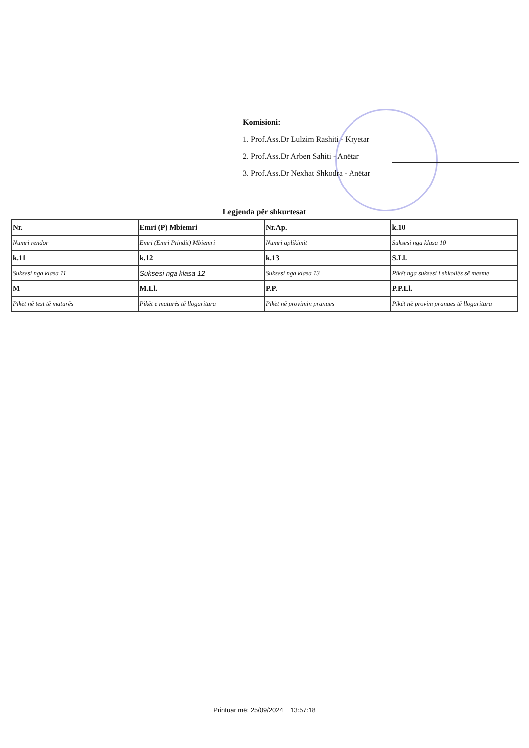Komisioni:
1. Prof.Ass.Dr Lulzim Rashiti - Kryetar
2. Prof.Ass.Dr Arben Sahiti - Anëtar
3. Prof.Ass.Dr Nexhat Shkodra - Anëtar
Legjenda për shkurtesat
| Nr. | Emri (P) Mbiemri | Nr.Ap. | k.10 |
| Numri rendor | Emri (Emri Prindit) Mbiemri | Numri aplikimit | Suksesi nga klasa 10 |
| k.11 | k.12 | k.13 | S.Ll. |
| Suksesi nga klasa 11 | Suksesi nga klasa 12 | Suksesi nga klasa 13 | Pikët nga suksesi i shkollës së mesme |
| M | M.Ll. | P.P. | P.P.Ll. |
| Pikët në test të maturës | Pikët e maturës të llogaritura | Pikët në provimin pranues | Pikët në provim pranues të llogaritura |
Printuar më: 25/09/2024 13:57:18